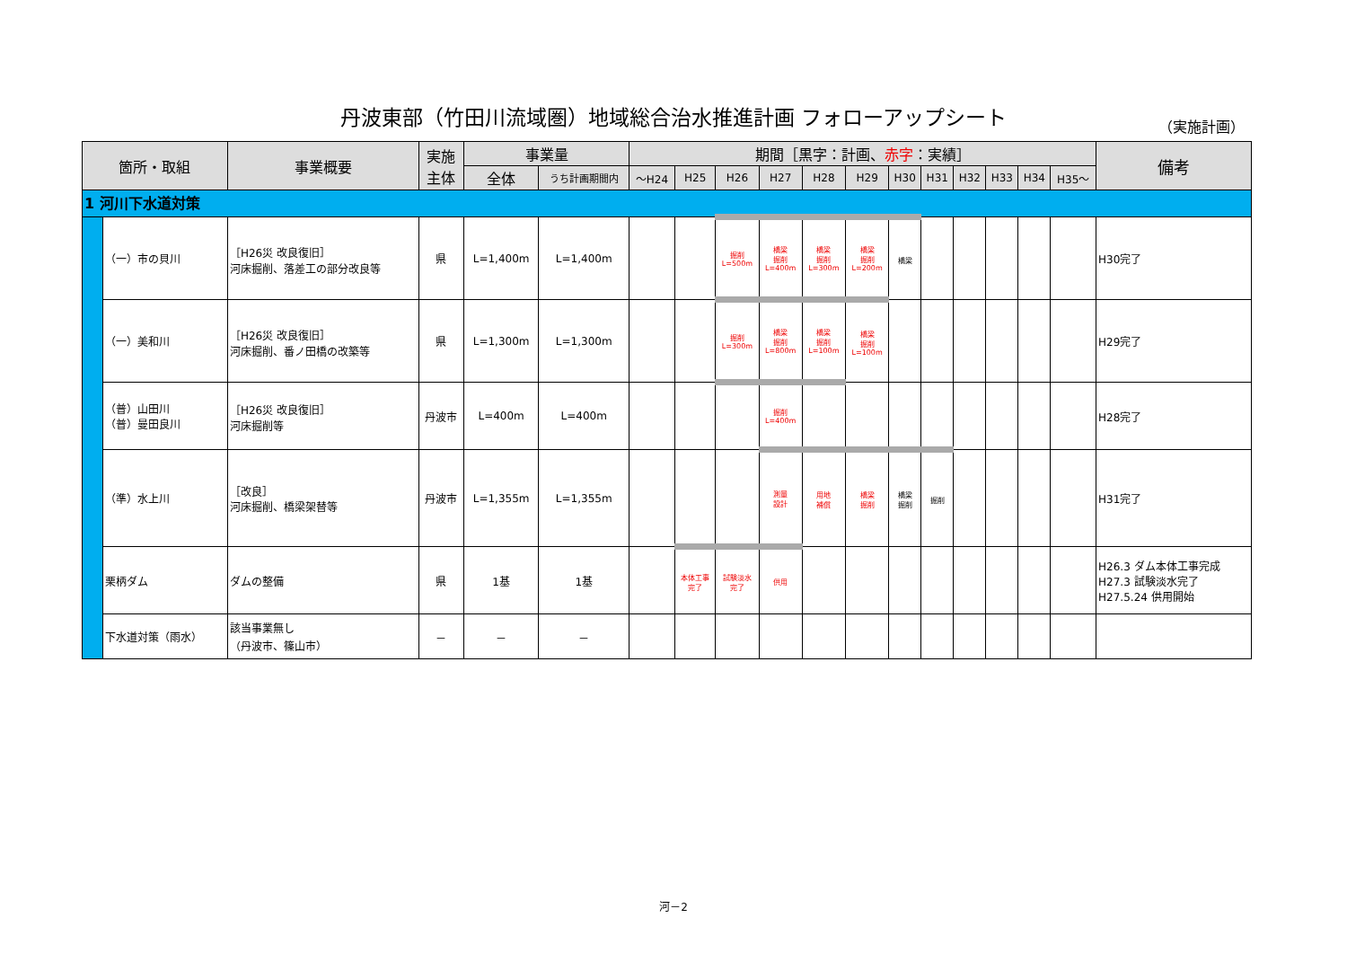丹波東部（竹田川流域圏）地域総合治水推進計画 フォローアップシート （実施計画）
| 箇所・取組 | | 事業概要 | 実施 主体 | 事業量 | | 期間［黒字：計画、 赤字 ：実績］ | | | | | | | | | | | | 備考 |
| --- | --- | --- | --- | --- | --- | --- | --- | --- | --- | --- | --- | --- | --- | --- | --- | --- | --- | --- |
| | | | | 全体 | うち計画期間内 | ～H24 | H25 | H26 | H27 | H28 | H29 | H30 | H31 | H32 | H33 | H34 | H35～ | |
| 1 河川下水道対策 | | | | | | | | | | | | | | | | | | |
| | （一）市の貝川 | ［H26災 改良復旧］ 河床掘削、落差工の部分改良等 | 県 | L=1,400m | L=1,400m | | | 掘削 L=500m | 橋梁 掘削 L=400m | 橋梁 掘削 L=300m | 橋梁 掘削 L=200m | 橋梁 | | | | | | H30完了 |
| | （一）美和川 | ［H26災 改良復旧］ 河床掘削、番ノ田橋の改築等 | 県 | L=1,300m | L=1,300m | | | 掘削 L=300m | 橋梁 掘削 L=800m | 橋梁 掘削 L=100m | 橋梁 掘削 L=100m | | | | | | | H29完了 |
| | （普）山田川 （普）曼田良川 | ［H26災 改良復旧］ 河床掘削等 | 丹波市 | L=400m | L=400m | | | | 掘削 L=400m | | | | | | | | | H28完了 |
| | （準）水上川 | ［改良］ 河床掘削、橋梁架替等 | 丹波市 | L=1,355m | L=1,355m | | | | 測量 設計 | 用地 補償 | 橋梁 掘削 | 橋梁 掘削 | 掘削 | | | | | H31完了 |
| | 栗柄ダム | ダムの整備 | 県 | 1基 | 1基 | | 本体工事 完了 | 試験淡水 完了 | 供用 | | | | | | | | | H26.3 ダム本体工事完成 H27.3 試験淡水完了 H27.5.24 供用開始 |
| | 下水道対策（雨水） | 該当事業無し （丹波市、篠山市） | － | － | － | | | | | | | | | | | | | |
河－2